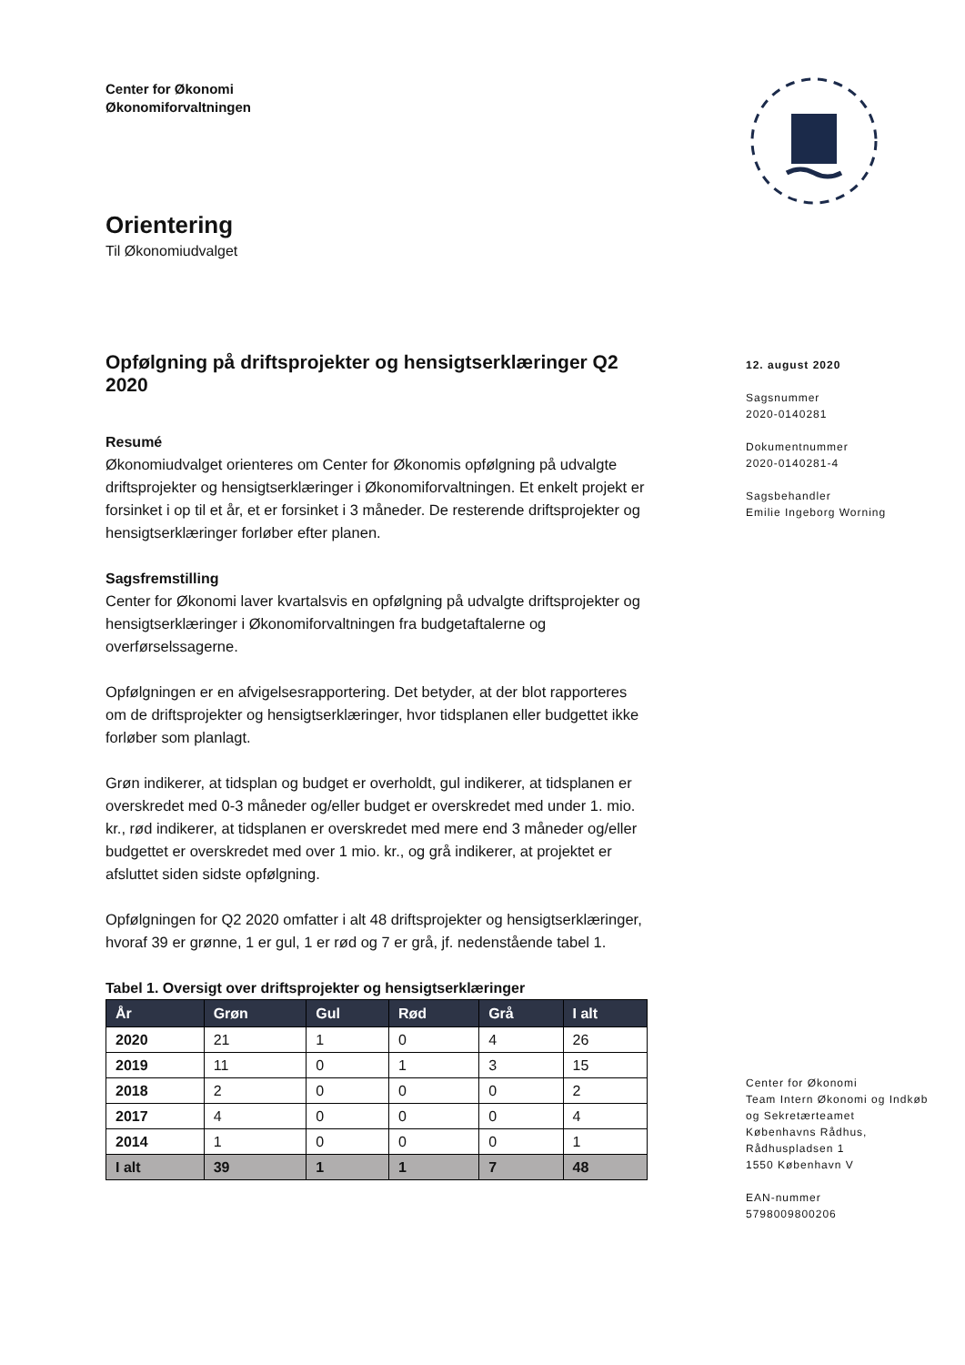Center for Økonomi
Økonomiforvaltningen
Orientering
Til Økonomiudvalget
Opfølgning på driftsprojekter og hensigtserklæringer Q2 2020
Resumé
Økonomiudvalget orienteres om Center for Økonomis opfølgning på udvalgte driftsprojekter og hensigtserklæringer i Økonomiforvaltningen. Et enkelt projekt er forsinket i op til et år, et er forsinket i 3 måneder. De resterende driftsprojekter og hensigtserklæringer forløber efter planen.
Sagsfremstilling
Center for Økonomi laver kvartalsvis en opfølgning på udvalgte driftsprojekter og hensigtserklæringer i Økonomiforvaltningen fra budgetaftalerne og overførselssagerne.
Opfølgningen er en afvigelsesrapportering. Det betyder, at der blot rapporteres om de driftsprojekter og hensigtserklæringer, hvor tidsplanen eller budgettet ikke forløber som planlagt.
Grøn indikerer, at tidsplan og budget er overholdt, gul indikerer, at tidsplanen er overskredet med 0-3 måneder og/eller budget er overskredet med under 1. mio. kr., rød indikerer, at tidsplanen er overskredet med mere end 3 måneder og/eller budgettet er overskredet med over 1 mio. kr., og grå indikerer, at projektet er afsluttet siden sidste opfølgning.
Opfølgningen for Q2 2020 omfatter i alt 48 driftsprojekter og hensigtserklæringer, hvoraf 39 er grønne, 1 er gul, 1 er rød og 7 er grå, jf. nedenstående tabel 1.
Tabel 1. Oversigt over driftsprojekter og hensigtserklæringer
| År | Grøn | Gul | Rød | Grå | I alt |
| --- | --- | --- | --- | --- | --- |
| 2020 | 21 | 1 | 0 | 4 | 26 |
| 2019 | 11 | 0 | 1 | 3 | 15 |
| 2018 | 2 | 0 | 0 | 0 | 2 |
| 2017 | 4 | 0 | 0 | 0 | 4 |
| 2014 | 1 | 0 | 0 | 0 | 1 |
| I alt | 39 | 1 | 1 | 7 | 48 |
12. august 2020
Sagsnummer
2020-0140281
Dokumentnummer
2020-0140281-4
Sagsbehandler
Emilie Ingeborg Worning
Center for Økonomi
Team Intern Økonomi og Indkøb
og Sekretærteamet
Københavns Rådhus,
Rådhuspladsen 1
1550 København V
EAN-nummer
5798009800206